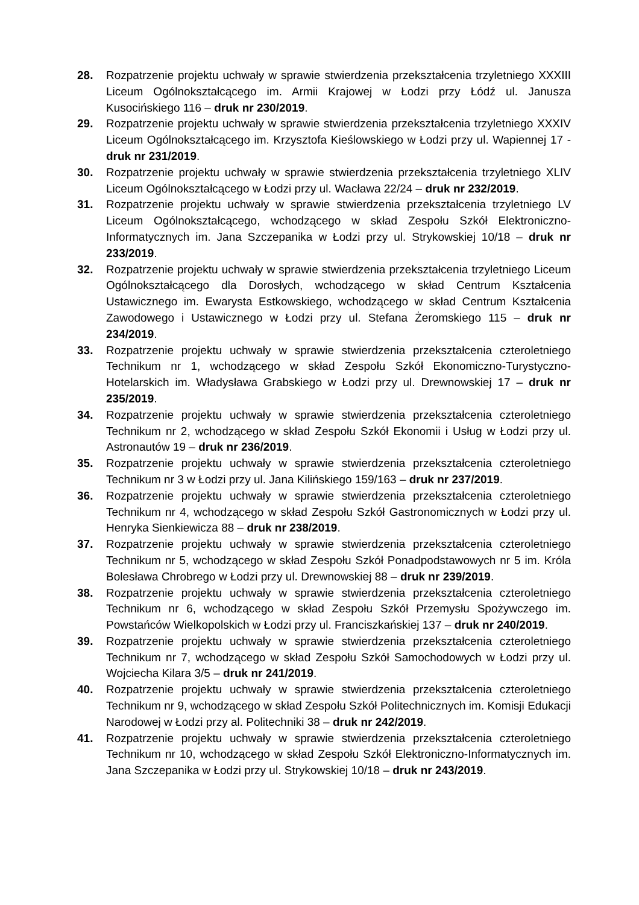28. Rozpatrzenie projektu uchwały w sprawie stwierdzenia przekształcenia trzyletniego XXXIII Liceum Ogólnokształcącego im. Armii Krajowej w Łodzi przy Łódź ul. Janusza Kusocińskiego 116 – druk nr 230/2019.
29. Rozpatrzenie projektu uchwały w sprawie stwierdzenia przekształcenia trzyletniego XXXIV Liceum Ogólnokształcącego im. Krzysztofa Kieślowskiego w Łodzi przy ul. Wapiennej 17 - druk nr 231/2019.
30. Rozpatrzenie projektu uchwały w sprawie stwierdzenia przekształcenia trzyletniego XLIV Liceum Ogólnokształcącego w Łodzi przy ul. Wacława 22/24 – druk nr 232/2019.
31. Rozpatrzenie projektu uchwały w sprawie stwierdzenia przekształcenia trzyletniego LV Liceum Ogólnokształcącego, wchodzącego w skład Zespołu Szkół Elektroniczno-Informatycznych im. Jana Szczepanika w Łodzi przy ul. Strykowskiej 10/18 – druk nr 233/2019.
32. Rozpatrzenie projektu uchwały w sprawie stwierdzenia przekształcenia trzyletniego Liceum Ogólnokształcącego dla Dorosłych, wchodzącego w skład Centrum Kształcenia Ustawicznego im. Ewarysta Estkowskiego, wchodzącego w skład Centrum Kształcenia Zawodowego i Ustawicznego w Łodzi przy ul. Stefana Żeromskiego 115 – druk nr 234/2019.
33. Rozpatrzenie projektu uchwały w sprawie stwierdzenia przekształcenia czteroletniego Technikum nr 1, wchodzącego w skład Zespołu Szkół Ekonomiczno-Turystyczno-Hotelarskich im. Władysława Grabskiego w Łodzi przy ul. Drewnowskiej 17 – druk nr 235/2019.
34. Rozpatrzenie projektu uchwały w sprawie stwierdzenia przekształcenia czteroletniego Technikum nr 2, wchodzącego w skład Zespołu Szkół Ekonomii i Usług w Łodzi przy ul. Astronautów 19 – druk nr 236/2019.
35. Rozpatrzenie projektu uchwały w sprawie stwierdzenia przekształcenia czteroletniego Technikum nr 3 w Łodzi przy ul. Jana Kilińskiego 159/163 – druk nr 237/2019.
36. Rozpatrzenie projektu uchwały w sprawie stwierdzenia przekształcenia czteroletniego Technikum nr 4, wchodzącego w skład Zespołu Szkół Gastronomicznych w Łodzi przy ul. Henryka Sienkiewicza 88 – druk nr 238/2019.
37. Rozpatrzenie projektu uchwały w sprawie stwierdzenia przekształcenia czteroletniego Technikum nr 5, wchodzącego w skład Zespołu Szkół Ponadpodstawowych nr 5 im. Króla Bolesława Chrobrego w Łodzi przy ul. Drewnowskiej 88 – druk nr 239/2019.
38. Rozpatrzenie projektu uchwały w sprawie stwierdzenia przekształcenia czteroletniego Technikum nr 6, wchodzącego w skład Zespołu Szkół Przemysłu Spożywczego im. Powstańców Wielkopolskich w Łodzi przy ul. Franciszkańskiej 137 – druk nr 240/2019.
39. Rozpatrzenie projektu uchwały w sprawie stwierdzenia przekształcenia czteroletniego Technikum nr 7, wchodzącego w skład Zespołu Szkół Samochodowych w Łodzi przy ul. Wojciecha Kilara 3/5 – druk nr 241/2019.
40. Rozpatrzenie projektu uchwały w sprawie stwierdzenia przekształcenia czteroletniego Technikum nr 9, wchodzącego w skład Zespołu Szkół Politechnicznych im. Komisji Edukacji Narodowej w Łodzi przy al. Politechniki 38 – druk nr 242/2019.
41. Rozpatrzenie projektu uchwały w sprawie stwierdzenia przekształcenia czteroletniego Technikum nr 10, wchodzącego w skład Zespołu Szkół Elektroniczno-Informatycznych im. Jana Szczepanika w Łodzi przy ul. Strykowskiej 10/18 – druk nr 243/2019.